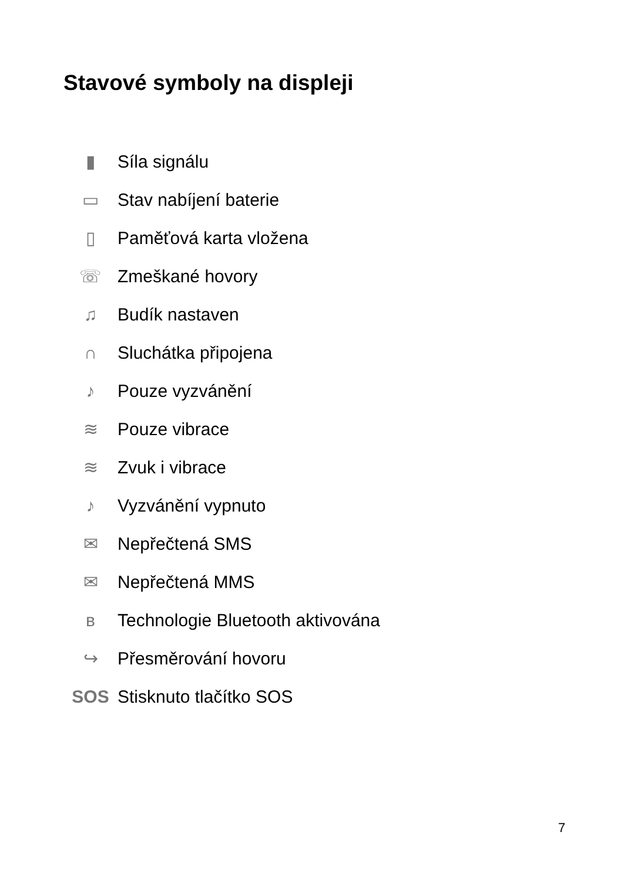Stavové symboly na displeji
▮ Síla signálu
▭ Stav nabíjení baterie
▯ Paměťová karta vložena
☏ Zmeškané hovory
♫ Budík nastaven
∩ Sluchátka připojena
♪ Pouze vyzvánění
≋ Pouze vibrace
≋ Zvuk i vibrace
♪ Vyzvánění vypnuto
✉ Nepřečtená SMS
✉ Nepřečtená MMS
ʙ Technologie Bluetooth aktivována
↪ Přesměrování hovoru
SOS Stisknuto tlačítko SOS
7